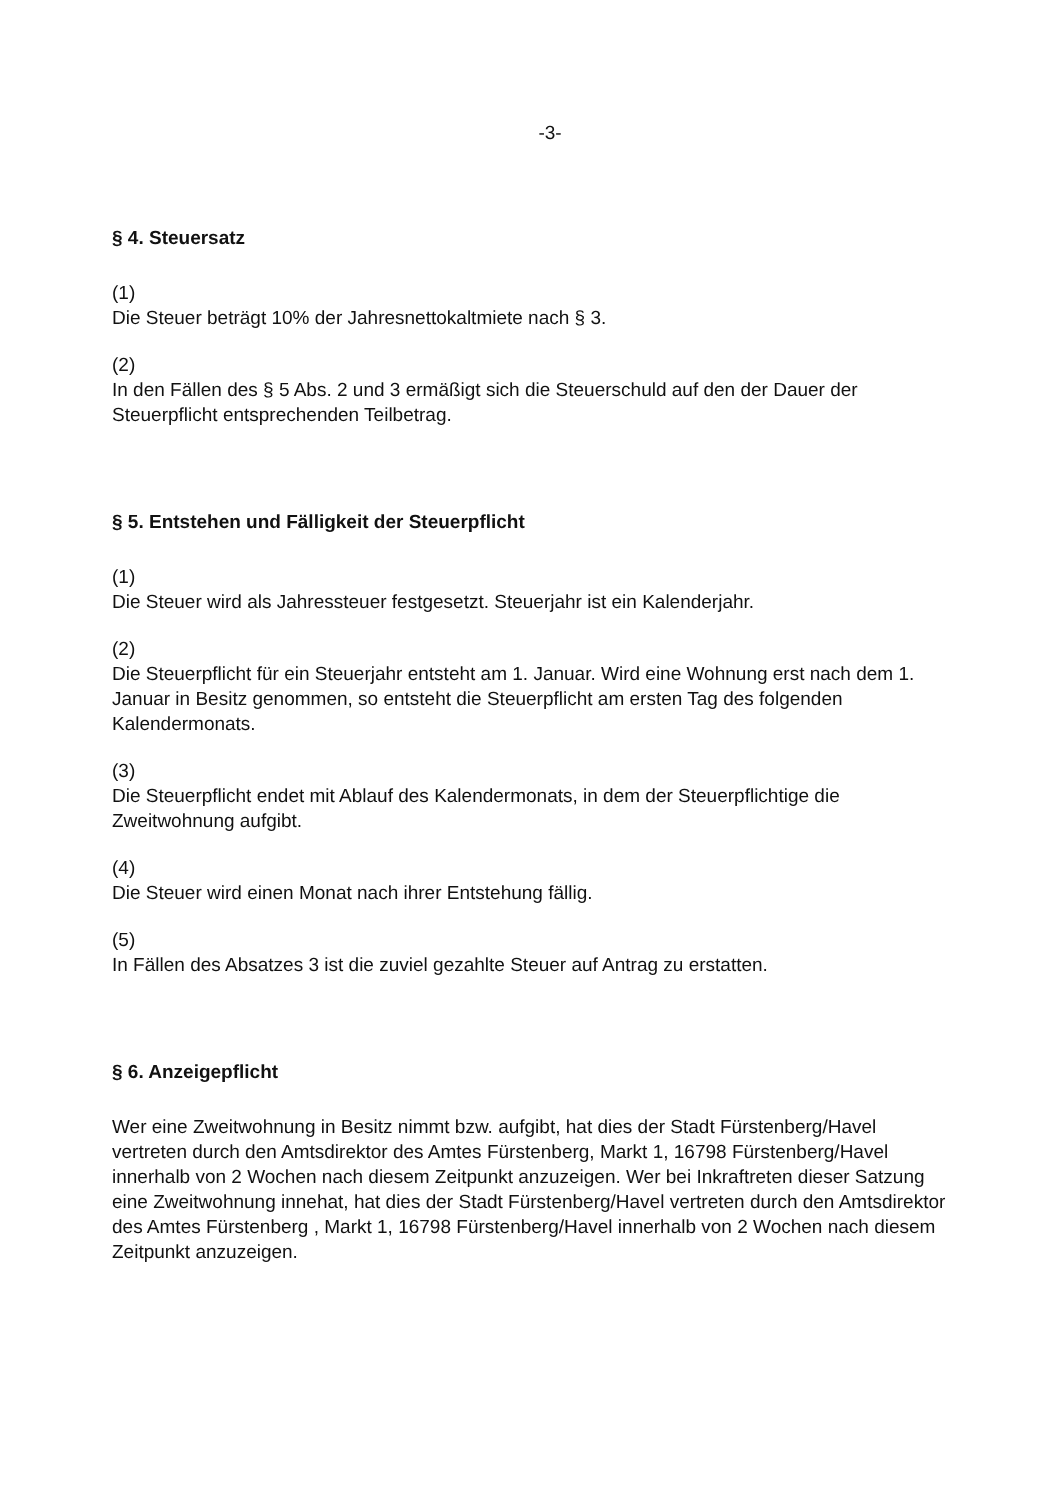-3-
§ 4. Steuersatz
(1)
Die Steuer beträgt 10% der Jahresnettokaltmiete nach § 3.
(2)
In den Fällen des § 5 Abs. 2 und 3 ermäßigt sich die Steuerschuld auf den der Dauer der Steuerpflicht entsprechenden Teilbetrag.
§ 5. Entstehen und Fälligkeit der Steuerpflicht
(1)
Die Steuer wird als Jahressteuer festgesetzt. Steuerjahr ist ein Kalenderjahr.
(2)
Die Steuerpflicht für ein Steuerjahr entsteht am 1. Januar. Wird eine Wohnung erst nach dem 1. Januar in Besitz genommen, so entsteht die Steuerpflicht am ersten Tag des folgenden Kalendermonats.
(3)
Die Steuerpflicht endet mit Ablauf des Kalendermonats, in dem der Steuerpflichtige die Zweitwohnung aufgibt.
(4)
Die Steuer wird einen Monat nach ihrer Entstehung fällig.
(5)
In Fällen des Absatzes 3 ist die zuviel gezahlte Steuer auf Antrag zu erstatten.
§ 6. Anzeigepflicht
Wer eine Zweitwohnung in Besitz nimmt bzw. aufgibt, hat dies der Stadt Fürstenberg/Havel vertreten durch den Amtsdirektor des Amtes Fürstenberg, Markt 1, 16798 Fürstenberg/Havel innerhalb von 2 Wochen nach diesem Zeitpunkt anzuzeigen. Wer bei Inkraftreten dieser Satzung eine Zweitwohnung innehat, hat dies der Stadt Fürstenberg/Havel vertreten durch den Amtsdirektor des Amtes Fürstenberg , Markt 1, 16798 Fürstenberg/Havel innerhalb von 2 Wochen nach diesem Zeitpunkt anzuzeigen.